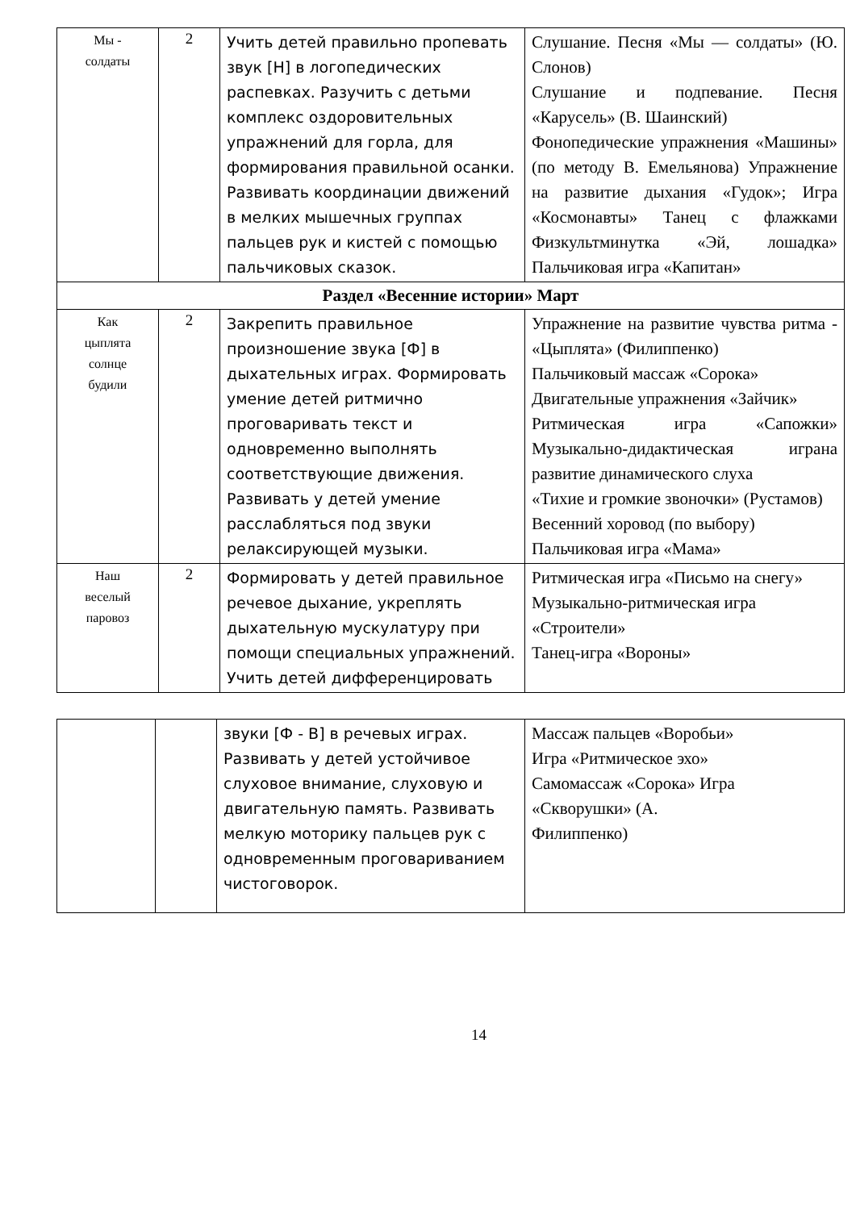| Мы - солдаты | 2 | Учить детей правильно пропевать звук [Н] в логопедических распевках. Разучить с детьми комплекс оздоровительных упражнений для горла, для формирования правильной осанки. Развивать координации движений в мелких мышечных группах пальцев рук и кистей с помощью пальчиковых сказок. | Слушание. Песня «Мы — солдаты» (Ю. Слонов) Слушание и подпевание. Песня «Карусель» (В. Шаинский) Фонопедические упражнения «Машины» (по методу В. Емельянова) Упражнение на развитие дыхания «Гудок»; Игра «Космонавты» Танец с флажками Физкультминутка «Эй, лошадка» Пальчиковая игра «Капитан» |
| Раздел «Весенние истории» Март | | | |
| Как цыплята солнце будили | 2 | Закрепить правильное произношение звука [Ф] в дыхательных играх. Формировать умение детей ритмично проговаривать текст и одновременно выполнять соответствующие движения. Развивать у детей умение расслабляться под звуки релаксирующей музыки. | Упражнение на развитие чувства ритма - «Цыплята» (Филиппенко) Пальчиковый массаж «Сорока» Двигательные упражнения «Зайчик» Ритмическая игра «Сапожки» Музыкально-дидактическая играна развитие динамического слуха «Тихие и громкие звоночки» (Рустамов) Весенний хоровод (по выбору) Пальчиковая игра «Мама» |
| Наш веселый паровоз | 2 | Формировать у детей правильное речевое дыхание, укреплять дыхательную мускулатуру при помощи специальных упражнений. Учить детей дифференцировать | Ритмическая игра «Письмо на снегу» Музыкально-ритмическая игра «Строители» Танец-игра «Вороны» |
| | | звуки [Ф - В] в речевых играх. Развивать у детей устойчивое слуховое внимание, слуховую и двигательную память. Развивать мелкую моторику пальцев рук с одновременным проговариванием чистоговорок. | Массаж пальцев «Воробьи» Игра «Ритмическое эхо» Самомассаж «Сорока» Игра «Скворушки» (А. Филиппенко) |
14